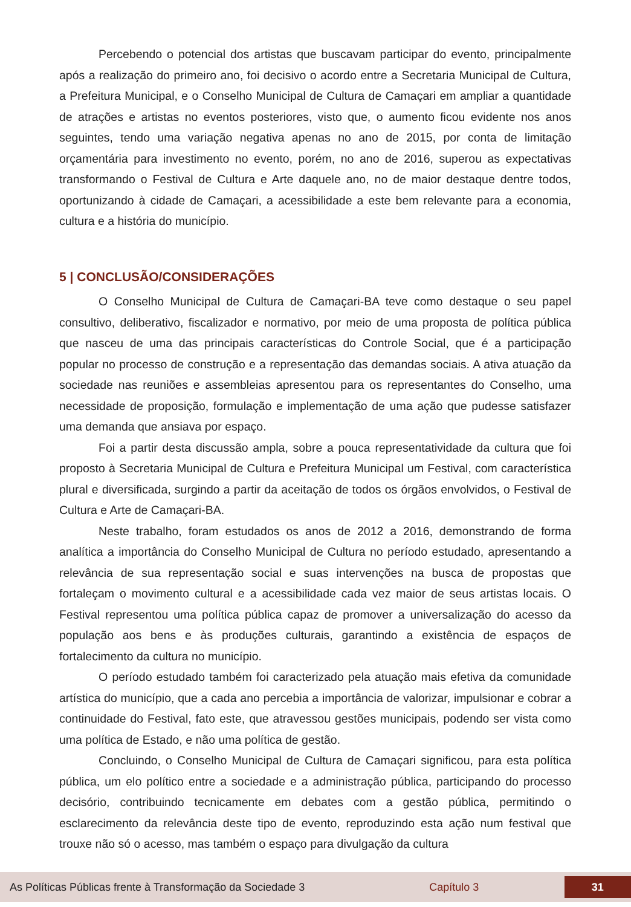Percebendo o potencial dos artistas que buscavam participar do evento, principalmente após a realização do primeiro ano, foi decisivo o acordo entre a Secretaria Municipal de Cultura, a Prefeitura Municipal, e o Conselho Municipal de Cultura de Camaçari em ampliar a quantidade de atrações e artistas no eventos posteriores, visto que, o aumento ficou evidente nos anos seguintes, tendo uma variação negativa apenas no ano de 2015, por conta de limitação orçamentária para investimento no evento, porém, no ano de 2016, superou as expectativas transformando o Festival de Cultura e Arte daquele ano, no de maior destaque dentre todos, oportunizando à cidade de Camaçari, a acessibilidade a este bem relevante para a economia, cultura e a história do município.
5 | CONCLUSÃO/CONSIDERAÇÕES
O Conselho Municipal de Cultura de Camaçari-BA teve como destaque o seu papel consultivo, deliberativo, fiscalizador e normativo, por meio de uma proposta de política pública que nasceu de uma das principais características do Controle Social, que é a participação popular no processo de construção e a representação das demandas sociais. A ativa atuação da sociedade nas reuniões e assembleias apresentou para os representantes do Conselho, uma necessidade de proposição, formulação e implementação de uma ação que pudesse satisfazer uma demanda que ansiava por espaço.
Foi a partir desta discussão ampla, sobre a pouca representatividade da cultura que foi proposto à Secretaria Municipal de Cultura e Prefeitura Municipal um Festival, com característica plural e diversificada, surgindo a partir da aceitação de todos os órgãos envolvidos, o Festival de Cultura e Arte de Camaçari-BA.
Neste trabalho, foram estudados os anos de 2012 a 2016, demonstrando de forma analítica a importância do Conselho Municipal de Cultura no período estudado, apresentando a relevância de sua representação social e suas intervenções na busca de propostas que fortaleçam o movimento cultural e a acessibilidade cada vez maior de seus artistas locais. O Festival representou uma política pública capaz de promover a universalização do acesso da população aos bens e às produções culturais, garantindo a existência de espaços de fortalecimento da cultura no município.
O período estudado também foi caracterizado pela atuação mais efetiva da comunidade artística do município, que a cada ano percebia a importância de valorizar, impulsionar e cobrar a continuidade do Festival, fato este, que atravessou gestões municipais, podendo ser vista como uma política de Estado, e não uma política de gestão.
Concluindo, o Conselho Municipal de Cultura de Camaçari significou, para esta política pública, um elo político entre a sociedade e a administração pública, participando do processo decisório, contribuindo tecnicamente em debates com a gestão pública, permitindo o esclarecimento da relevância deste tipo de evento, reproduzindo esta ação num festival que trouxe não só o acesso, mas também o espaço para divulgação da cultura
As Políticas Públicas frente à Transformação da Sociedade 3 Capítulo 3 31